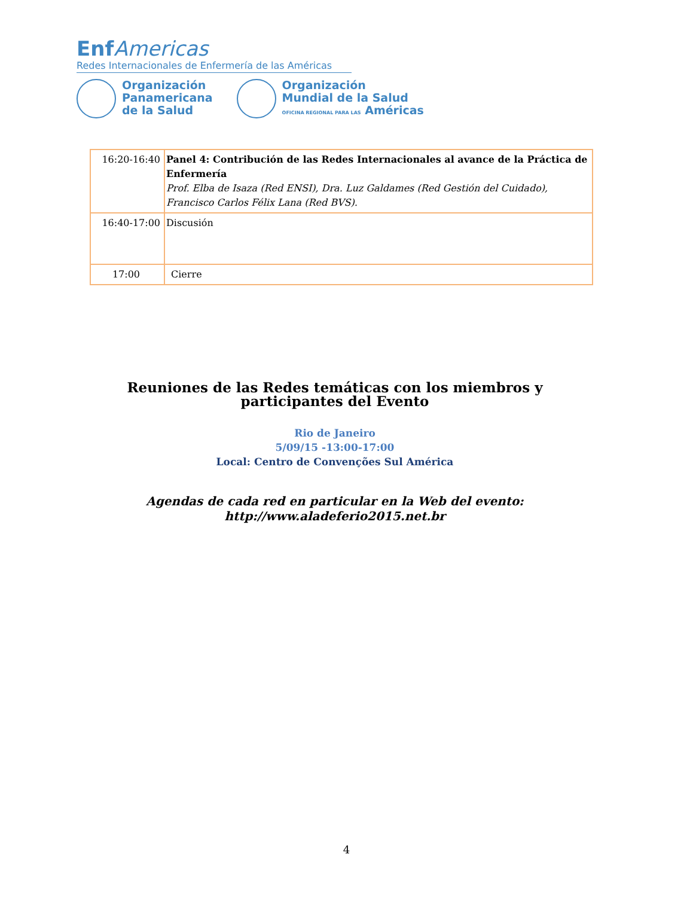Enf Americas
Redes Internacionales de Enfermería de las Américas
Organización
Panamericana
de la Salud
Organización
Mundial de la Salud
OFICINA REGIONAL PARA LAS Américas
| 16:20-16:40 | Panel 4: Contribución de las Redes Internacionales al avance de la Práctica de Enfermería Prof. Elba de Isaza (Red ENSI), Dra. Luz Galdames (Red Gestión del Cuidado), Francisco Carlos Félix Lana (Red BVS). |
| 16:40-17:00 | Discusión |
| 17:00 | Cierre |
Reuniones de las Redes temáticas con los miembros y participantes del Evento
Rio de Janeiro
5/09/15 -13:00-17:00
Local: Centro de Convenções Sul América
Agendas de cada red en particular en la Web del evento:
http://www.aladeferio2015.net.br
4